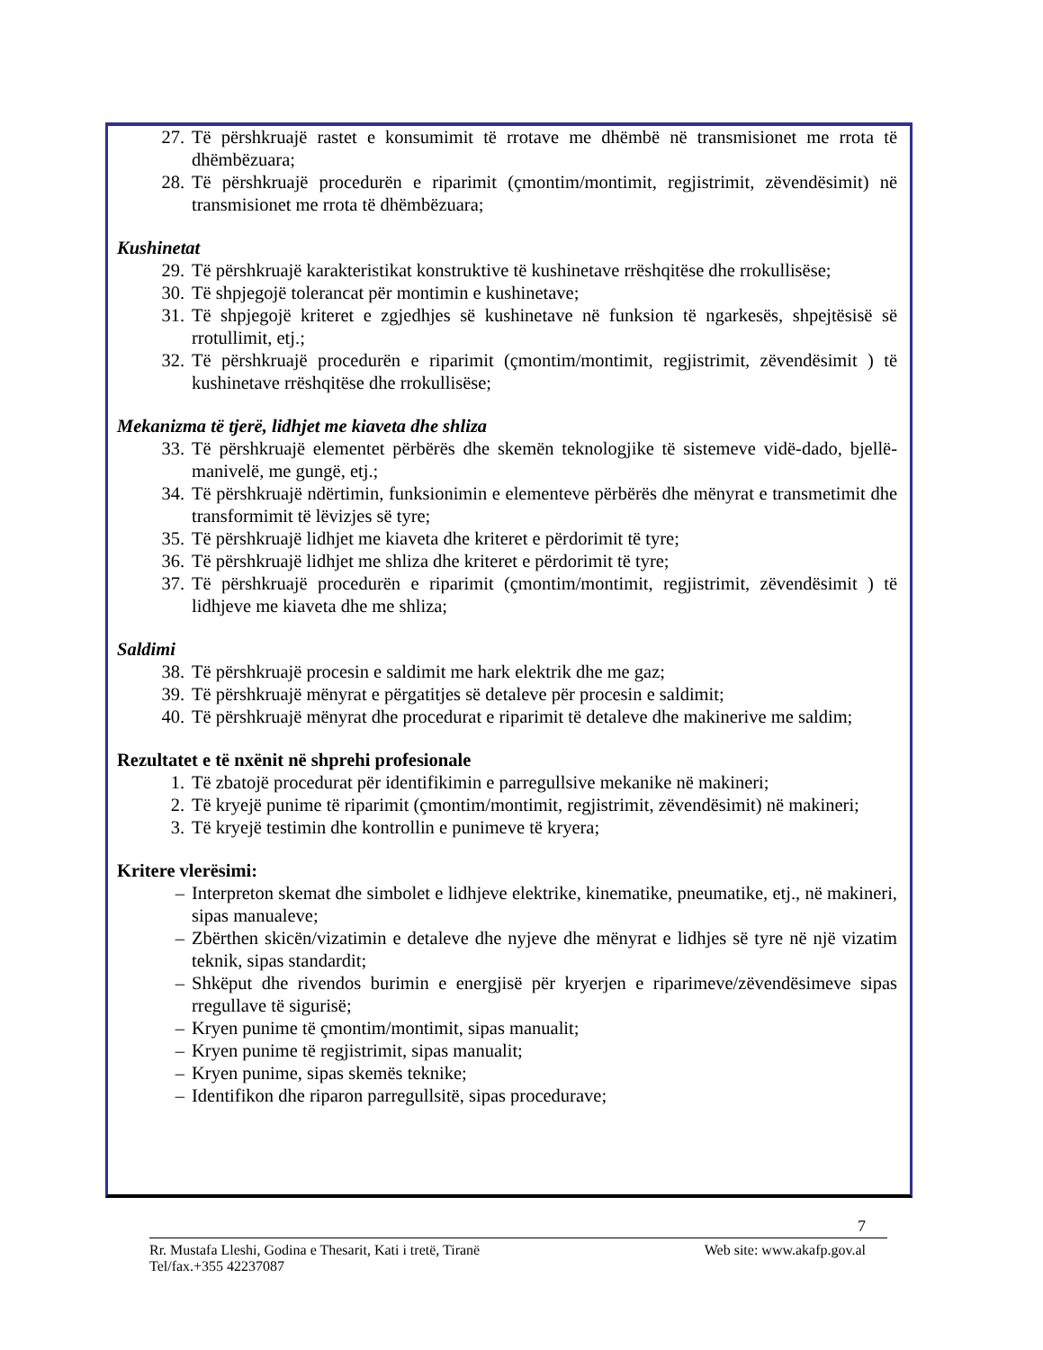27. Të përshkruajë rastet e konsumimit të rrotave me dhëmbë në transmisionet me rrota të dhëmbëzuara;
28. Të përshkruajë procedurën e riparimit (çmontim/montimit, regjistrimit, zëvendësimit) në transmisionet me rrota të dhëmbëzuara;
Kushinetat
29. Të përshkruajë karakteristikat konstruktive të kushinetave rrëshqitëse dhe rrokullisëse;
30. Të shpjegojë tolerancat për montimin e kushinetave;
31. Të shpjegojë kriteret e zgjedhjes së kushinetave në funksion të ngarkesës, shpejtësisë së rrotullimit, etj.;
32. Të përshkruajë procedurën e riparimit (çmontim/montimit, regjistrimit, zëvendësimit ) të kushinetave rrëshqitëse dhe rrokullisëse;
Mekanizma të tjerë, lidhjet me kiaveta dhe shliza
33. Të përshkruajë elementet përbërës dhe skemën teknologjike të sistemeve vidë-dado, bjellë-manivelë, me gungë, etj.;
34. Të përshkruajë ndërtimin, funksionimin e elementeve përbërës dhe mënyrat e transmetimit dhe transformimit të lëvizjes së tyre;
35. Të përshkruajë lidhjet me kiaveta dhe kriteret e përdorimit të tyre;
36. Të përshkruajë lidhjet me shliza dhe kriteret e përdorimit të tyre;
37. Të përshkruajë procedurën e riparimit (çmontim/montimit, regjistrimit, zëvendësimit ) të lidhjeve me kiaveta dhe me shliza;
Saldimi
38. Të përshkruajë procesin e saldimit me hark elektrik dhe me gaz;
39. Të përshkruajë mënyrat e përgatitjes së detaleve për procesin e saldimit;
40. Të përshkruajë mënyrat dhe procedurat e riparimit të detaleve dhe makinerive me saldim;
Rezultatet e të nxënit në shprehi profesionale
1. Të zbatojë procedurat për identifikimin e parregullsive mekanike në makineri;
2. Të kryejë punime të riparimit (çmontim/montimit, regjistrimit, zëvendësimit) në makineri;
3. Të kryejë testimin dhe kontrollin e punimeve të kryera;
Kritere vlerësimi:
– Interpreton skemat dhe simbolet e lidhjeve elektrike, kinematike, pneumatike, etj., në makineri, sipas manualeve;
– Zbërthen skicën/vizatimin e detaleve dhe nyjeve dhe mënyrat e lidhjes së tyre në një vizatim teknik, sipas standardit;
– Shkëput dhe rivendos burimin e energjisë për kryerjen e riparimeve/zëvendësimeve sipas rregullave të sigurisë;
– Kryen punime të çmontim/montimit, sipas manualit;
– Kryen punime të regjistrimit, sipas manualit;
– Kryen punime, sipas skemës teknike;
– Identifikon dhe riparon parregullsitë, sipas procedurave;
7
Rr. Mustafa Lleshi, Godina e Thesarit, Kati i tretë, Tiranë Web site: www.akafp.gov.al
Tel/fax.+355 42237087